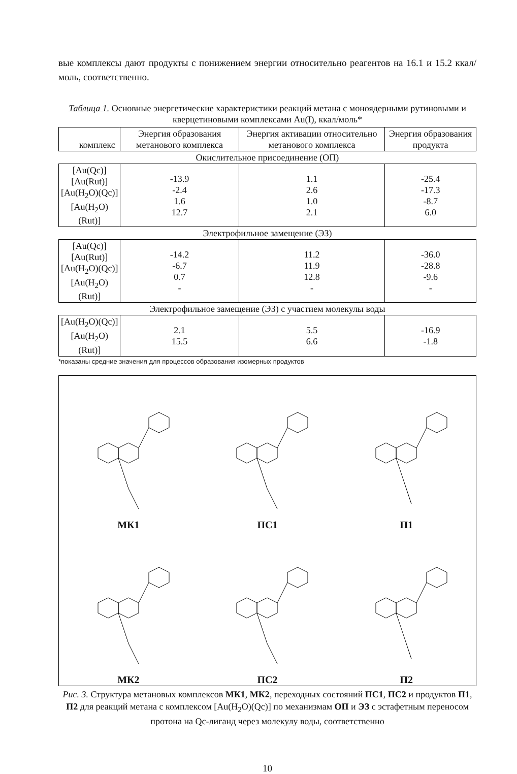вые комплексы дают продукты с понижением энергии относительно реагентов на 16.1 и 15.2 ккал/моль, соответственно.
Таблица 1. Основные энергетические характеристики реакций метана с моноядерными рутиновыми и кверцетиновыми комплексами Au(I), ккал/моль*
| комплекс | Энергия образования метанового комплекса | Энергия активации относительно метанового комплекса | Энергия образования продукта |
| --- | --- | --- | --- |
| Окислительное присоединение (ОП) | | | |
| [Au(Qc)] [Au(Rut)] [Au(H<sub>2</sub>O)(Qc)] [Au(H<sub>2</sub>O)(Rut)] | -13.9 -2.4 1.6 12.7 | 1.1 2.6 1.0 2.1 | -25.4 -17.3 -8.7 6.0 |
| Электрофильное замещение (ЭЗ) | | | |
| [Au(Qc)] [Au(Rut)] [Au(H<sub>2</sub>O)(Qc)] [Au(H<sub>2</sub>O)(Rut)] | -14.2 -6.7 0.7 - | 11.2 11.9 12.8 - | -36.0 -28.8 -9.6 - |
| Электрофильное замещение (ЭЗ) с участием молекулы воды | | | |
| [Au(H<sub>2</sub>O)(Qc)] [Au(H<sub>2</sub>O)(Rut)] | 2.1 15.5 | 5.5 6.6 | -16.9 -1.8 |
*показаны средние значения для процессов образования изомерных продуктов
МК1
ПС1
П1
МК2
ПС2
П2
Рис. 3. Структура метановых комплексов МК1, МК2, переходных состояний ПС1, ПС2 и продуктов П1, П2 для реакций метана с комплексом [Au(H<sub>2</sub>O)(Qc)] по механизмам ОП и ЭЗ с эстафетным переносом протона на Qc-лиганд через молекулу воды, соответственно
10